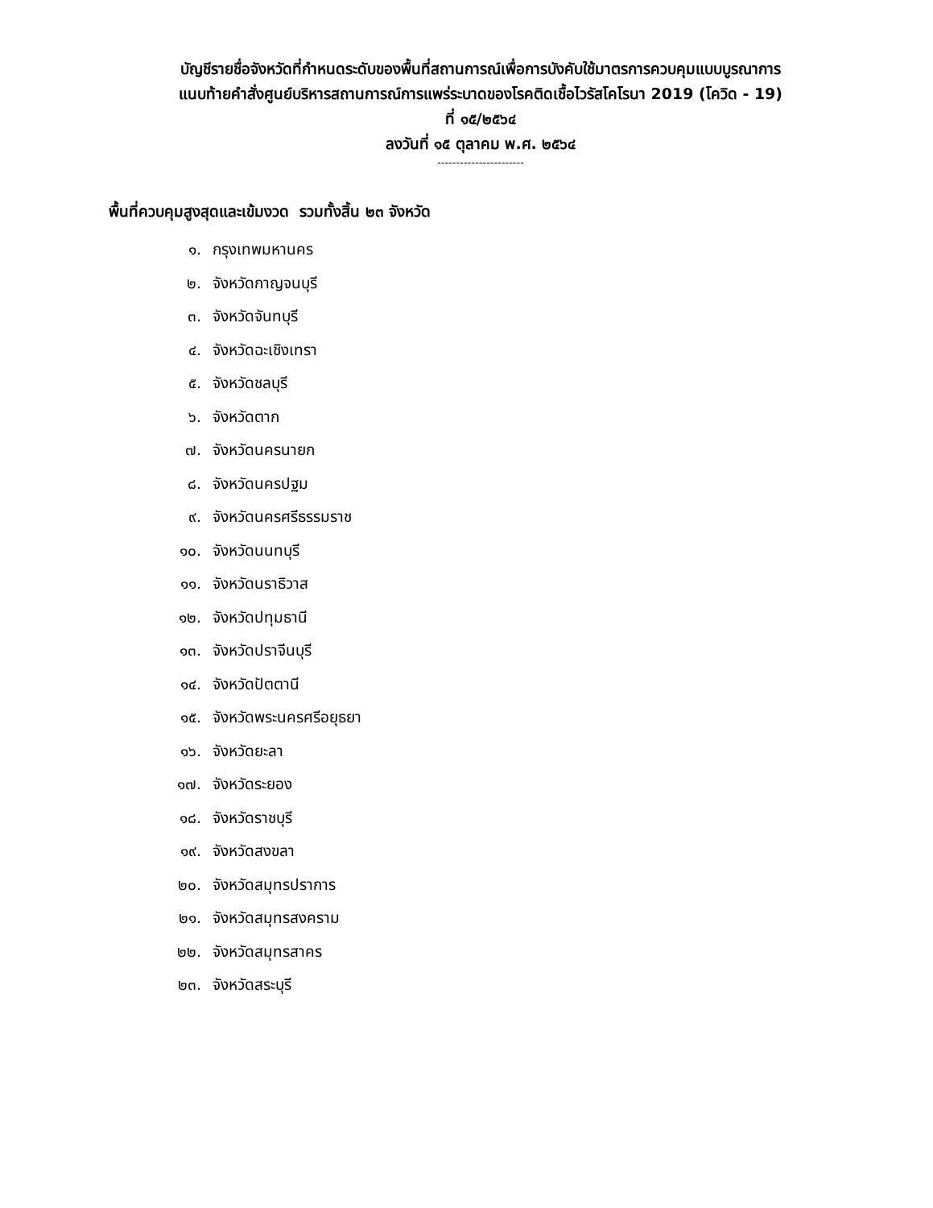บัญชีรายชื่อจังหวัดที่กำหนดระดับของพื้นที่สถานการณ์เพื่อการบังคับใช้มาตรการควบคุมแบบบูรณาการ
แนบท้ายคำสั่งศูนย์บริหารสถานการณ์การแพร่ระบาดของโรคติดเชื้อไวรัสโคโรนา 2019 (โควิด - 19)
ที่ ๑๕/๒๕๖๔
ลงวันที่ ๑๕ ตุลาคม พ.ศ. ๒๕๖๔
-----------------------
พื้นที่ควบคุมสูงสุดและเข้มงวด รวมทั้งสิ้น ๒๓ จังหวัด
๑. กรุงเทพมหานคร
๒. จังหวัดกาญจนบุรี
๓. จังหวัดจันทบุรี
๔. จังหวัดฉะเชิงเทรา
๕. จังหวัดชลบุรี
๖. จังหวัดตาก
๗. จังหวัดนครนายก
๘. จังหวัดนครปฐม
๙. จังหวัดนครศรีธรรมราช
๑๐. จังหวัดนนทบุรี
๑๑. จังหวัดนราธิวาส
๑๒. จังหวัดปทุมธานี
๑๓. จังหวัดปราจีนบุรี
๑๔. จังหวัดปัตตานี
๑๕. จังหวัดพระนครศรีอยุธยา
๑๖. จังหวัดยะลา
๑๗. จังหวัดระยอง
๑๘. จังหวัดราชบุรี
๑๙. จังหวัดสงขลา
๒๐. จังหวัดสมุทรปราการ
๒๑. จังหวัดสมุทรสงคราม
๒๒. จังหวัดสมุทรสาคร
๒๓. จังหวัดสระบุรี